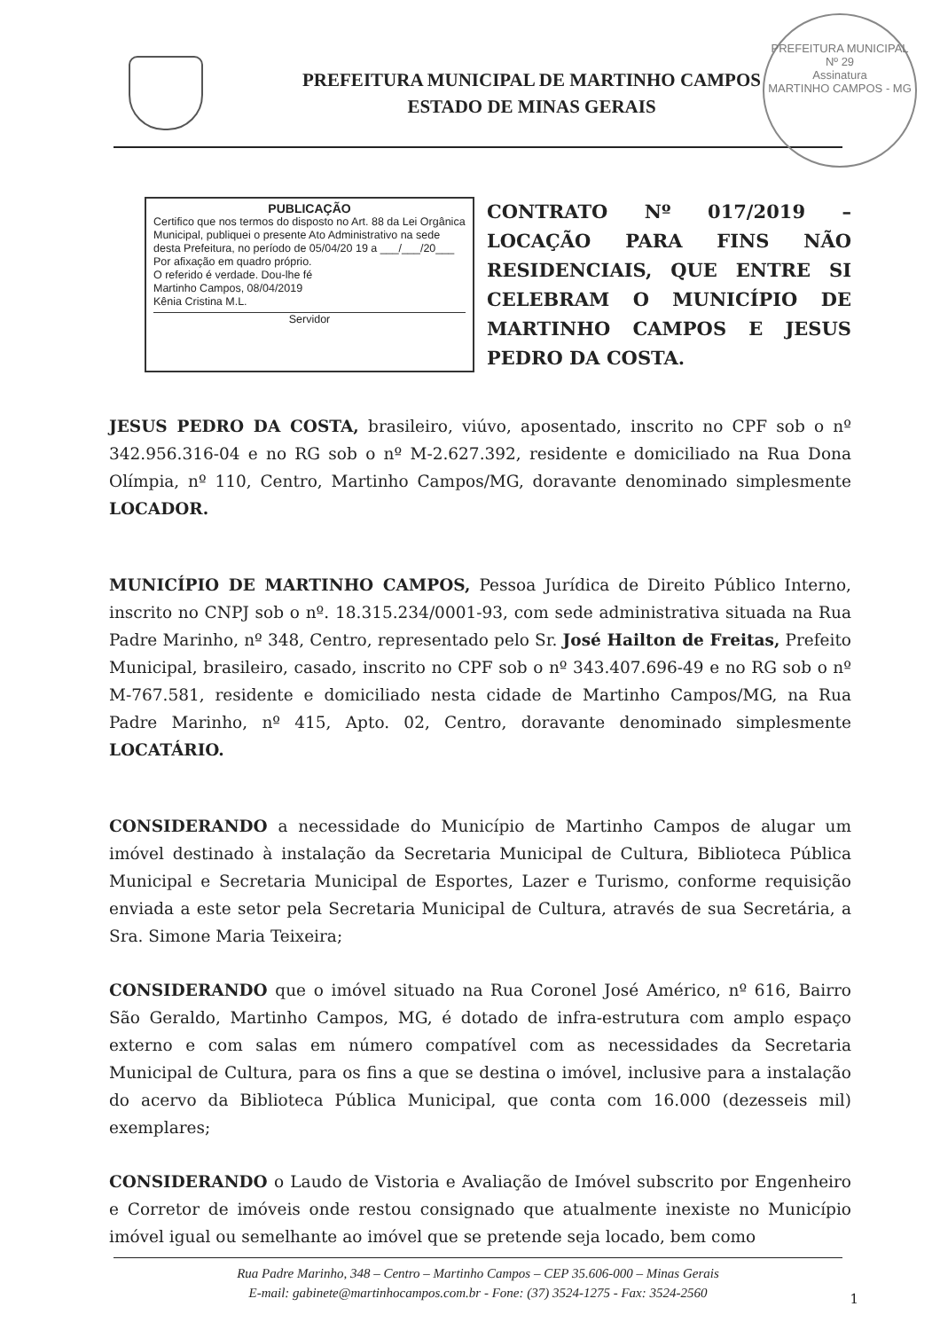PREFEITURA MUNICIPAL
Nº 29
Assinatura
MARTINHO CAMPOS - MG
PREFEITURA MUNICIPAL DE MARTINHO CAMPOS
ESTADO DE MINAS GERAIS
PUBLICAÇÃO
Certifico que nos termos do disposto no Art. 88 da Lei Orgânica Municipal, publiquei o presente Ato Administrativo na sede desta Prefeitura, no período de 05/04/20 19 a ___/___/20___ Por afixação em quadro próprio.
O referido é verdade. Dou-lhe fé
Martinho Campos, 08/04/2019
Kênia Cristina M.L.
Servidor
CONTRATO Nº 017/2019 – LOCAÇÃO PARA FINS NÃO RESIDENCIAIS, QUE ENTRE SI CELEBRAM O MUNICÍPIO DE MARTINHO CAMPOS E JESUS PEDRO DA COSTA.
JESUS PEDRO DA COSTA, brasileiro, viúvo, aposentado, inscrito no CPF sob o nº 342.956.316-04 e no RG sob o nº M-2.627.392, residente e domiciliado na Rua Dona Olímpia, nº 110, Centro, Martinho Campos/MG, doravante denominado simplesmente LOCADOR.
MUNICÍPIO DE MARTINHO CAMPOS, Pessoa Jurídica de Direito Público Interno, inscrito no CNPJ sob o nº. 18.315.234/0001-93, com sede administrativa situada na Rua Padre Marinho, nº 348, Centro, representado pelo Sr. José Hailton de Freitas, Prefeito Municipal, brasileiro, casado, inscrito no CPF sob o nº 343.407.696-49 e no RG sob o nº M-767.581, residente e domiciliado nesta cidade de Martinho Campos/MG, na Rua Padre Marinho, nº 415, Apto. 02, Centro, doravante denominado simplesmente LOCATÁRIO.
CONSIDERANDO a necessidade do Município de Martinho Campos de alugar um imóvel destinado à instalação da Secretaria Municipal de Cultura, Biblioteca Pública Municipal e Secretaria Municipal de Esportes, Lazer e Turismo, conforme requisição enviada a este setor pela Secretaria Municipal de Cultura, através de sua Secretária, a Sra. Simone Maria Teixeira;
CONSIDERANDO que o imóvel situado na Rua Coronel José Américo, nº 616, Bairro São Geraldo, Martinho Campos, MG, é dotado de infra-estrutura com amplo espaço externo e com salas em número compatível com as necessidades da Secretaria Municipal de Cultura, para os fins a que se destina o imóvel, inclusive para a instalação do acervo da Biblioteca Pública Municipal, que conta com 16.000 (dezesseis mil) exemplares;
CONSIDERANDO o Laudo de Vistoria e Avaliação de Imóvel subscrito por Engenheiro e Corretor de imóveis onde restou consignado que atualmente inexiste no Município imóvel igual ou semelhante ao imóvel que se pretende seja locado, bem como
Rua Padre Marinho, 348 – Centro – Martinho Campos – CEP 35.606-000 – Minas Gerais
E-mail: gabinete@martinhocampos.com.br - Fone: (37) 3524-1275 - Fax: 3524-2560
1